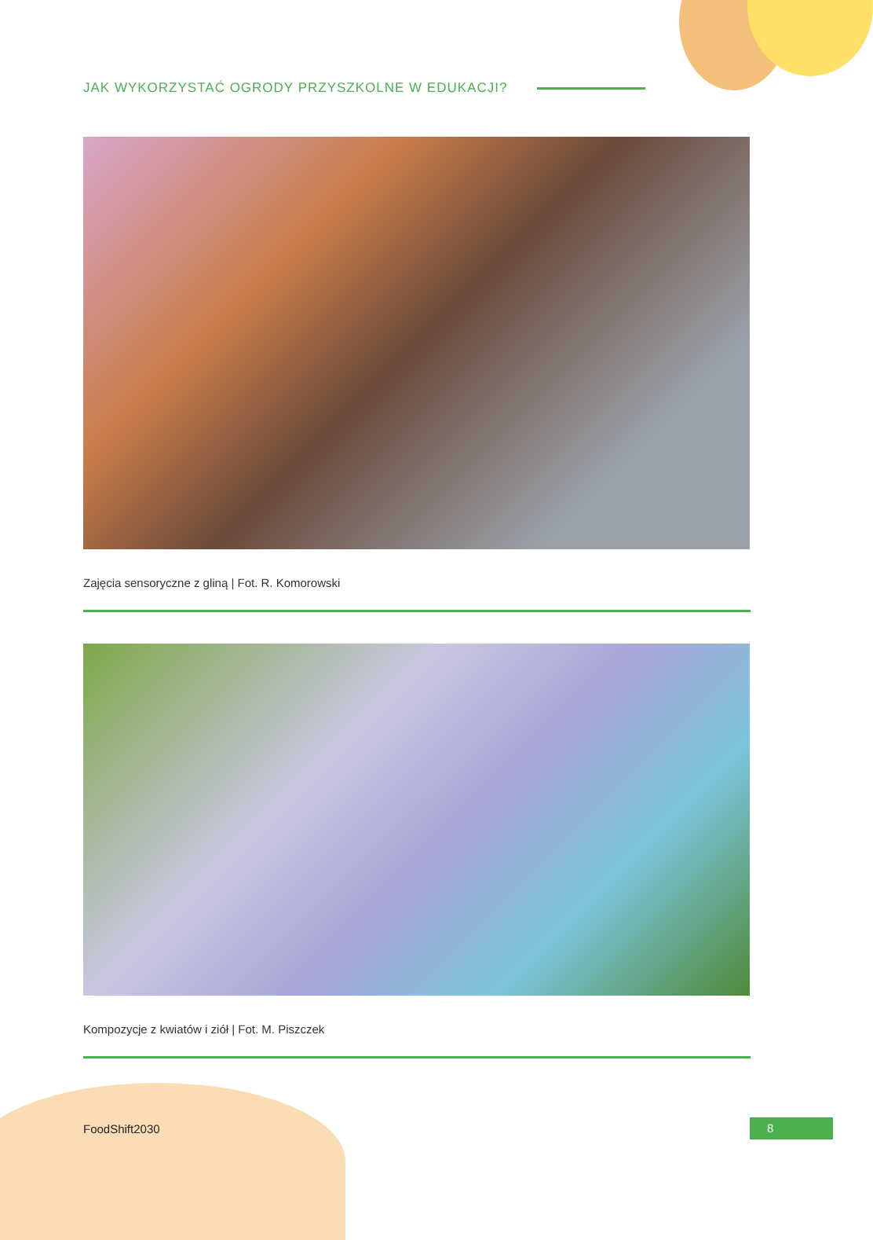JAK WYKORZYSTAĆ OGRODY PRZYSZKOLNE W EDUKACJI?
Zajęcia sensoryczne z gliną | Fot. R. Komorowski
Kompozycje z kwiatów i ziół | Fot. M. Piszczek
FoodShift2030 8